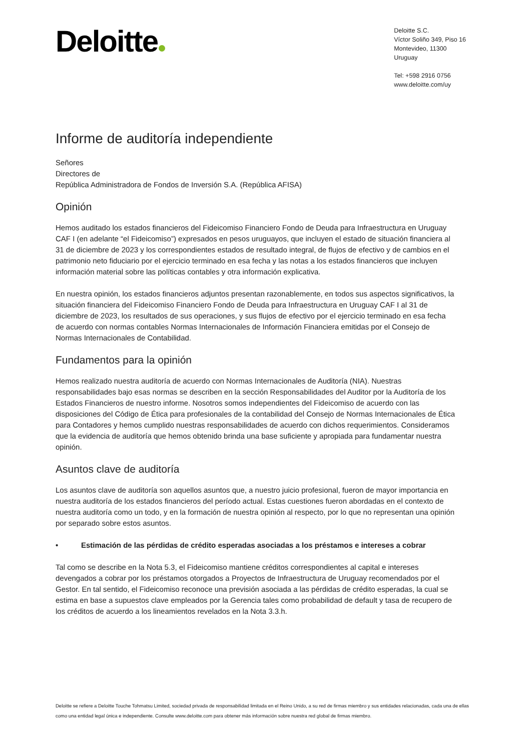Deloitte
Deloitte S.C.
Víctor Soliño 349, Piso 16
Montevideo, 11300
Uruguay
Tel: +598 2916 0756
www.deloitte.com/uy
Informe de auditoría independiente
Señores
Directores de
República Administradora de Fondos de Inversión S.A. (República AFISA)
Opinión
Hemos auditado los estados financieros del Fideicomiso Financiero Fondo de Deuda para Infraestructura en Uruguay CAF I (en adelante “el Fideicomiso”) expresados en pesos uruguayos, que incluyen el estado de situación financiera al 31 de diciembre de 2023 y los correspondientes estados de resultado integral, de flujos de efectivo y de cambios en el patrimonio neto fiduciario por el ejercicio terminado en esa fecha y las notas a los estados financieros que incluyen información material sobre las políticas contables y otra información explicativa.
En nuestra opinión, los estados financieros adjuntos presentan razonablemente, en todos sus aspectos significativos, la situación financiera del Fideicomiso Financiero Fondo de Deuda para Infraestructura en Uruguay CAF I al 31 de diciembre de 2023, los resultados de sus operaciones, y sus flujos de efectivo por el ejercicio terminado en esa fecha de acuerdo con normas contables Normas Internacionales de Información Financiera emitidas por el Consejo de Normas Internacionales de Contabilidad.
Fundamentos para la opinión
Hemos realizado nuestra auditoría de acuerdo con Normas Internacionales de Auditoría (NIA). Nuestras responsabilidades bajo esas normas se describen en la sección Responsabilidades del Auditor por la Auditoría de los Estados Financieros de nuestro informe. Nosotros somos independientes del Fideicomiso de acuerdo con las disposiciones del Código de Ética para profesionales de la contabilidad del Consejo de Normas Internacionales de Ética para Contadores y hemos cumplido nuestras responsabilidades de acuerdo con dichos requerimientos. Consideramos que la evidencia de auditoría que hemos obtenido brinda una base suficiente y apropiada para fundamentar nuestra opinión.
Asuntos clave de auditoría
Los asuntos clave de auditoría son aquellos asuntos que, a nuestro juicio profesional, fueron de mayor importancia en nuestra auditoría de los estados financieros del período actual. Estas cuestiones fueron abordadas en el contexto de nuestra auditoría como un todo, y en la formación de nuestra opinión al respecto, por lo que no representan una opinión por separado sobre estos asuntos.
• Estimación de las pérdidas de crédito esperadas asociadas a los préstamos e intereses a cobrar
Tal como se describe en la Nota 5.3, el Fideicomiso mantiene créditos correspondientes al capital e intereses devengados a cobrar por los préstamos otorgados a Proyectos de Infraestructura de Uruguay recomendados por el Gestor. En tal sentido, el Fideicomiso reconoce una previsión asociada a las pérdidas de crédito esperadas, la cual se estima en base a supuestos clave empleados por la Gerencia tales como probabilidad de default y tasa de recupero de los créditos de acuerdo a los lineamientos revelados en la Nota 3.3.h.
Deloitte se refiere a Deloitte Touche Tohmatsu Limited, sociedad privada de responsabilidad limitada en el Reino Unido, a su red de firmas miembro y sus entidades relacionadas, cada una de ellas como una entidad legal única e independiente. Consulte www.deloitte.com para obtener más información sobre nuestra red global de firmas miembro.